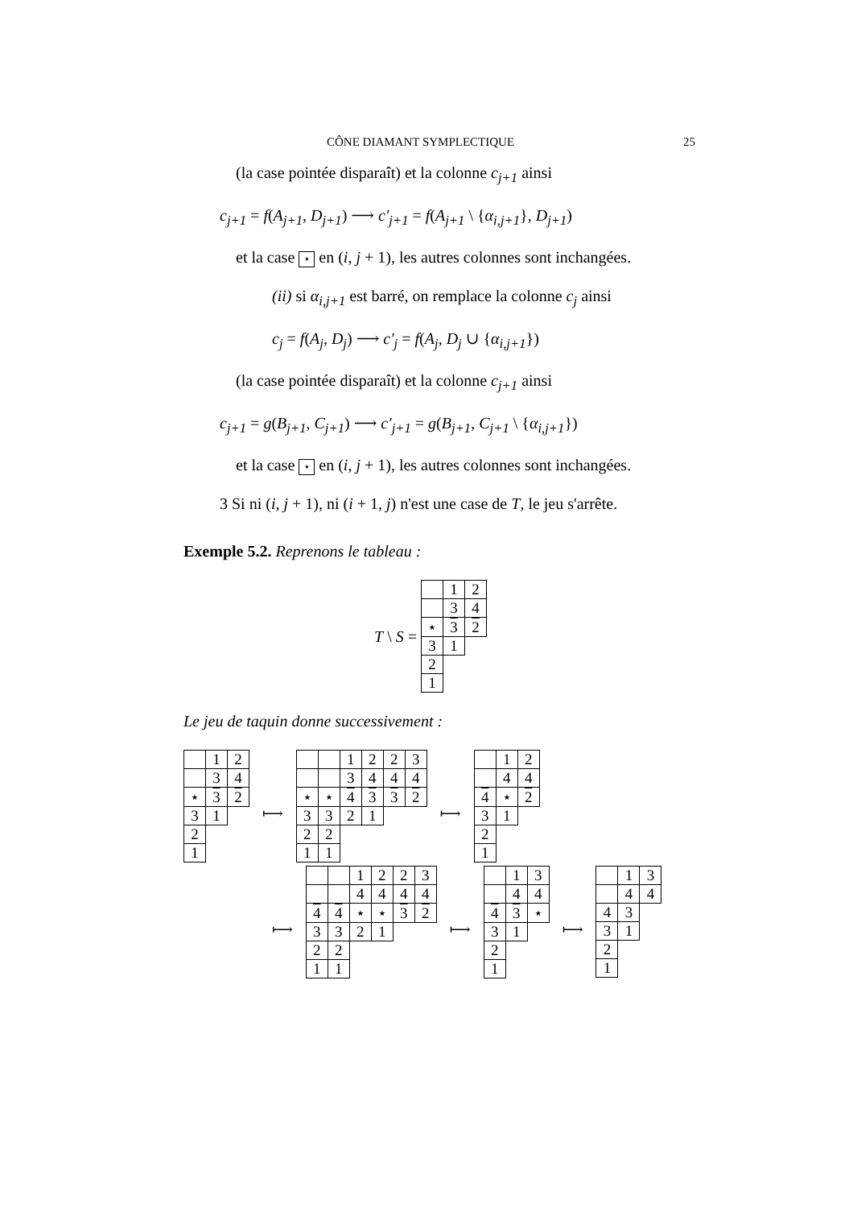CÔNE DIAMANT SYMPLECTIQUE 25
(la case pointée disparaît) et la colonne c<sub>j+1</sub> ainsi
c<sub>j+1</sub> = f(A<sub>j+1</sub>, D<sub>j+1</sub>) ⟶ c′<sub>j+1</sub> = f(A<sub>j+1</sub> \ {α<sub>i,j+1</sub>}, D<sub>j+1</sub>)
et la case ⋆ en (i, j + 1), les autres colonnes sont inchangées.
(ii) si α<sub>i,j+1</sub> est barré, on remplace la colonne c<sub>j</sub> ainsi
c<sub>j</sub> = f(A<sub>j</sub>, D<sub>j</sub>) ⟶ c′<sub>j</sub> = f(A<sub>j</sub>, D<sub>j</sub> ∪ {α<sub>i,j+1</sub>})
(la case pointée disparaît) et la colonne c<sub>j+1</sub> ainsi
c<sub>j+1</sub> = g(B<sub>j+1</sub>, C<sub>j+1</sub>) ⟶ c′<sub>j+1</sub> = g(B<sub>j+1</sub>, C<sub>j+1</sub> \ {α<sub>i,j+1</sub>})
et la case ⋆ en (i, j + 1), les autres colonnes sont inchangées.
3 Si ni (i, j + 1), ni (i + 1, j) n'est une case de T, le jeu s'arrête.
Exemple 5.2. Reprenons le tableau :
T \ S =
| | 1 | 2 |
| | 3 | 4 |
| ⋆ | 3 | 2 |
| 3 | 1 | |
| 2 | | |
| 1 | | |
Le jeu de taquin donne successivement :
| | 1 | 2 |
| | 3 | 4 |
| ⋆ | 3 | 2 |
| 3 | 1 | |
| 2 | | |
| 1 | | |
⟼
| | | 1 | 2 | 2 | 3 |
| | | 3 | 4 | 4 | 4 |
| ⋆ | ⋆ | 4 | 3 | 3 | 2 |
| 3 | 3 | 2 | 1 | | |
| 2 | 2 | | | | |
| 1 | 1 | | | | |
⟼
| | 1 | 2 |
| | 4 | 4 |
| 4 | ⋆ | 2 |
| 3 | 1 | |
| 2 | | |
| 1 | | |
⟼
| | | 1 | 2 | 2 | 3 |
| | | 4 | 4 | 4 | 4 |
| 4 | 4 | ⋆ | ⋆ | 3 | 2 |
| 3 | 3 | 2 | 1 | | |
| 2 | 2 | | | | |
| 1 | 1 | | | | |
⟼
| | 1 | 3 |
| | 4 | 4 |
| 4 | 3 | ⋆ |
| 3 | 1 | |
| 2 | | |
| 1 | | |
⟼
| | 1 | 3 |
| | 4 | 4 |
| 4 | 3 | |
| 3 | 1 | |
| 2 | | |
| 1 | | |